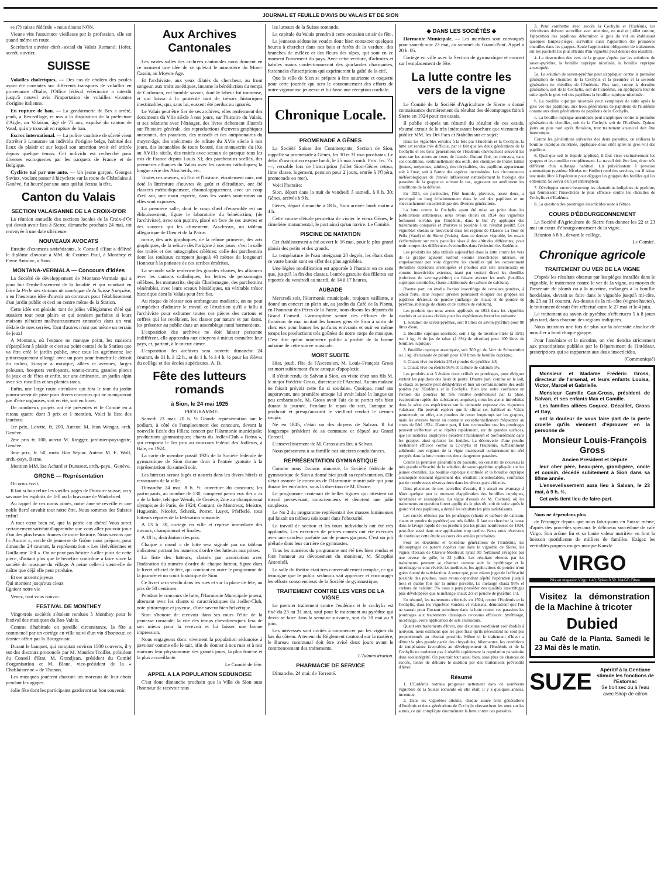JOURNAL ET FEUILLE D'AVIS DU VALAIS ET DE SION
se (?) caisse fédérale » nous disons NON.
Vienne vite l'assurance vieillesse par la profession, elle est quand même en route.
Secrétariat ouvrier chrét.-social du Valais Romand: Hofer, secrét. ouvrier.
SUISSE
Volailles cholériques. — Des cas de choléra des poules ayant été constatés sur différents transports de volailles en provenance d'Italie, l'Office fédéral vétérinaire a interdit jusqu'à nouvel avis l'importation de volailles vivantes d'origine italienne.
En rupture de ban. — La gendarmerie de Bex a arrêté, jeudi, à Bex-village, et mis à la disposition de la préfecture d'Aigle, un Valaisan, âgé de 75 ans, expulsé du canton de Vaud, qui s'y trouvait en rupture de ban.
Escroc international. — La police vaudoise de sûreté vient d'arrêter à Lausanne un individu d'origine belge, habitué des lieux de plaisir et sur lequel son attention avait été attirée depuis quelque temps. Cet individu est recherché pour diverses escroqueries par les parquets de France et de Belgique.
Cycliste tué par une auto. — Un jeune garçon, Georges Savioz, voulant passer à bicyclette sur la route de Châtelaine à Genève, fut heurté par une auto qui lui écrasa la tête.
Canton du Valais
SECTION VALAISANNE DE LA CROIX-D'OR
La réunion annuelle des sections locales de la Croix-d'Or qui devait avoir lieu à Sierre, dimanche prochain 24 mai, est renvoyée à une date ultérieure.
NOUVEAUX AVOCATS
Ensuite d'examens satisfaisants, le Conseil d'Etat a délivré le diplôme d'avocat à MM. de Courten Paul, à Monthey et Favre Antoine, à Sion.
MONTANA-VERMALA — Concours d'idées
La Société de développement de Montana-Vermala qui a pour but l'embellissement de la localité et qui voudrait en faire la Perle des stations de montagne de la Suisse française, a eu l'heureuse idée d'ouvrir un concours pour l'établissement d'un jardin public et ceci au centre même de la Station.
Cette idée est géniale: tant de jolies villégiatures d'été qui auraient tout pour plaire et qui seraient parfaites si leurs maisons n'étaient malheureusement entassées dans un vrai dédale de rues serrées. Tant d'autres n'ont pas même un terrain de jeux!
A Montana, où l'espace ne manque point, les maisons s'éparpillent à plaisir et c'est au point central de la Station que va être créé le jardin public, avec tous les agréments: lac pittoresquement allongé avec un pont pour franchir le détroit du milieu, kiosque à musique, allées et avenues, larges pelouses, bosquets verdoyants, tennis-courts, grandes places de jeux et de fêtes et enfin, sur une éminence, un jardin alpin avec ses rocailles et ses plantes rares.
Enfin, une large route circulaire qui fera le tour du jardin pourra servir de piste pour divers concours qui ne manqueront pas d'être organisés, soit en été, soit en hiver.
De nombreux projets ont été présentés et le Comité en a retenu quatre dont 3 prix et 1 mention. Voici la liste des lauréats:
1er prix, Lorette, fr. 200. Auteur: M. Jean Wenger, arch. Genève.
2me prix fr. 100, auteur M. Ringger, jardinier-paysagiste, Genève.
3me prix, fr. 50, moto Bon Séjour. Auteur M. E. Wolf, arch.-pays, Berne.
Mention MM. Ixe Achard et Dunarest, arch.-pays., Genève.
GRONE — Représentation
On nous écrit:
Il fait si bon relire les vieilles pages de l'histoire suisse; on y savoure les exploits de Tell ou la bravoure de Winkelried.
Au rappel de ces noms aimés, notre âme se réveille et une noble fierté envahit tout notre être. Nous sommes des Suisses enfin!
A tout cœur bien né, que la patrie est chère! Vous serez certainement satisfait d'apprendre que vous allez pouvoir jouir d'un des plus beaux drames de notre histoire. Nous savons que l'« Aurore », cercle de jeunesse de Grône nous prépare, pour dimanche 24 courant, la représentation « Les Helvétiennes et Guillaume Tell ». On ne peut pas hésiter à aller jouir de cette pièce, d'autant plus que le bénéfice contribue à faire vivre la société de musique du village. A peine celle-ci vient-elle de naître que déjà elle peut produire.
Et ses accents joyeux
Qui montent jusqu'aux cieux
Egaient notre vie
Venez, tout vous convie.
FESTIVAL DE MONTHEY
Vingt-trois sociétés s'étaient rendues à Monthey pour le festival des musiques du Bas-Valais.
Comme d'habitude en pareille circonstance, la fête a commencé par un cortège en ville suivi d'un vin d'honneur, ce dernier offert par la Bourgeoisie.
Durant le banquet, qui comptait environ 1500 couverts, il y eut des discours prononcés par M. Maurice Troillet, président du Conseil d'Etat, M. Grandjean, président du Comité d'organisation et M. Blanc, vice-président de la « Chablaisienne » de Thonon.
Les musiques jouèrent chacune un morceau de leur choix pendant les agapes.
Jolie fête dont les participants garderont un bon souvenir.
Aux Archives Cantonales
Les vastes salles des archives cantonales nous donnent en ce moment une idée de ce qu'était le monastère du Mont-Cassin, au Moyen-Age.
Et l'archiviste, aux yeux dilatés du chercheur, au front songeur, aux traits ascétiques, incarne la bénédiction du temps de Carloman, cet humble savant, dont le labeur fut immense, et qui laissa à la postérité tant de trésors historiques inestimables, qui, sans lui, eussent été perdus ou ignorés.
Le Valais peut être fier de ses archives; elles renferment des documents du VIIe siècle à nos jours, sur l'histoire du Valais, et ses relations avec l'étranger, des livres richement illustrés sur l'histoire générale, des reproductions d'œuvres graphiques anciennes, des psautiers, des missels et des antiphonaires du moyen-âge, des spécimens de reliure du XVIe siècle à nos jours, des incunables de toute beauté, des manuscrits du IXe au XVIIIe siècle, des traités avec sceaux de presque tous les rois de France depuis Louis XI; des parchemins scellés, des premières alliances du Valais avec les cantons catholiques; la longue série des Abscheids, etc.
Toutes ces œuvres, où l'art et l'histoire, étroitement unis, ont doté la littérature d'œuvres de goût et d'érudition, ont été classées méthodiquement, chronologiquement, avec un coup d'œil sûr, une main experte, dans les vastes souterrains où elles sont exposées.
La première salle, dont le coup d'œil d'ensemble est un éblouissement, figure le laboratoire du bénédiction, (de l'archiviste), avec son pupitre, placé en face de ses œuvres et des sources qui les alimentent. Au-dessus, un tableau allégorique de Dieu et de la Patrie.
merie, des arts graphiques, de la reliure primerie, des arts graphiques, de la reliure dès l'origine à nos jours; c'est la salle des traités et des autographes célèbres: celle des parchemins dont les rouleaux comptent jusqu'à 40 mètres de longueur! Honneur à la patience de ces scribes émérites.
La seconde salle renferme les grandes chartes, les alliances avec les cantons catholiques, les lettres de personnages célèbres, les manuscrits, depuis Charlemagne, des parchemins vénérables, avec leurs sceaux héraldiques, un véritable trésor historique dont le Valais peut être fier.
Au risque de blesser son ombrageuse modestie, on ne peut s'empêcher d'admirer le travail et l'érudition qu'il a fallu à l'archiviste pour exhumer toutes ces pièces des cartons et coffres qui les recélaient, les classer par nature et par dates, les présenter au public dans un assemblage aussi harmonieux.
L'exposition des archives ne doit laisser personne indifférent, elle apprendra aux citoyens à mieux connaître leur pays, et, partant, à le mieux aimer.
L'exposition des archives sera ouverte dimanche 24 courant, de 11 h. à 12 h., et de 1 h. ½ à 4 h. ½ pour les élèves du collège et des écoles supérieures. A. D.
Fête des lutteurs romands
à Sion, le 24 mai 1925
PROGRAMME:
Samedi 23 mai: 20 h. ½ Grande représentation sur le podium, à côté de l'emplacement des concours, devant la nouvelle Ecole des Filles; concert par l'Harmonie municipale; productions gymnastiques; chants du Jodler-Club « Berna », qui remporta le 1er prix au concours fédéral des Jodleurs, à Bâle, en 1924.
La carte de membre passif 1925 de la Société fédérale de gymnastique de Sion donne droit à l'entrée gratuite à la représentation du samedi soir.
Les lutteurs seront logés et nourris dans les divers hôtels et restaurants de la ville.
Dimanche 24 mai: 8 h. ½: ouverture du concours; les participants, au nombre de 130, comptent parmi eux des « as » de la lutte, tels que Wernli, de Genève, 2me au championnat olympique de Paris, de 1924; Courant, de Montreux, Meistre, Huguenin, Nicolet, Schenk, Porret, Luyet, Pfefferlé. tous lutteurs réputés de la fédération romande.
A 13 h. 30, cortège en ville et reprise immédiate des travaux, championnat et finales.
A 18 h., distribution des prix.
Chaque « round » de lutte sera signalé par un tableau indicateur portant les numéros d'ordre des lutteurs aux prises.
La liste des lutteurs, classés par association avec l'indication du numéro d'ordre de chaque lutteur, figure dans le livret officiel de fête, qui contient en outre le programme de la journée et un court historique de Sion.
Ce livret sera vendu dans les rues et sur la place de fête, au prix de 50 centimes.
Pendant le concours de lutte, l'Harmonie Municipale jouera, alternant avec les chants si caractéristiques du Jodler-Club, note pittoresque et joyeuse, d'une saveur bien helvétique.
Sion s'honore de recevoir dans ses murs l'élite de la jeunesse romande; la cité des temps chevaleresques fera de son mieux pour la recevoir et lui laisser une bonne impression.
Nous engageons donc vivement la population sédunoise à pavoiser comme elle le sait, afin de donner à nos rues et à nos maisons leur physionomie des grands jours, la plus fraîche et la plus accueillante.
Le Comité de fête.
APPEL A LA POPULATION SEDUNOISE
C'est donc dimanche prochain que la Ville de Sion aura l'honneur de recevoir tous
les lutteurs de la Suisse romande.
La capitale du Valais prendra à cette occasion un air de fête.
La jeunesse sédunoise voudra donc bien consacrer quelques heures à chercher dans nos bois et forêts de la verdure, des branches de mélèze et des fleurs des alpes, qui sont en ce moment l'ornement du pays. Avec cette verdure, d'adroites et habiles mains confectionneront des guirlandes charmantes, festonnées d'inscriptions qui exprimeront la gaîté de la cité.
Que la ville de Sion se prépare à être souriante et coquette pour cette journée qui sera le couronnement des efforts de notre vigoureuse jeunesse et lui fasse une réception cordiale.
Chronique Locale.
PROMENADE A GÊNES
La Société Suisse des Commerçants, Section de Sion, rappelle sa promenade à Gênes, les 30 et 31 mai prochains. Le délai d'inscription expire lundi, le 25 mai à midi. Prix: frs. 75.—, versable lors de l'inscription (billet Sion-Gênes retour, IIme classe, logement, pension pour 2 jours, entrée à l'Opéra, promenade en mer).
Voici l'horaire:
Sion, départ dans la nuit de vendredi à samedi, à 0 h. 30; Gênes, arrivée à 9 h.
Gênes, départ dimanche à 18 h., Sion arrivée lundi matin à 4 h.
Cette course d'étude permettra de visiter le vieux Gênes, le cimetière monumental, le port ainsi qu'un navire. Le Comité.
PISCINE DE NATATION
Cet établissement a été ouvert le 16 mai, pour le plus grand plaisir des petits et des grands.
La température de l'eau atteignant 20 degrés, les ébats dans ce vaste bassin sont en effet des plus agréables.
Une légère modification est apportée à l'horaire en ce sens que, jusqu'à la fin des classes, l'entrée gratuite des fillettes est reportée du vendredi au mardi, de 14 à 17 heures.
AUBADE
Mercredi soir, l'Harmonie municipale, toujours vaillante, a donné un concert en plein air, au jardin du Café de la Planta, en l'honneur des Pères de la Patrie, nous disons les députés du Grand Conseil. L'atmosphère saturé des effluves de la floraison de mai incitait les bonnes gens de Sion à sortir de chez eux pour humer les parfums enivrants et ouïr en même temps les productions très goûtées de notre corps de musique. C'est dire qu'un nombreux public a profité de la bonne aubaine de cette soirée musicale.
MORT SUBITE
Hier, jeudi, fête de l'Ascension, M. Louis-François Gross est mort subitement d'une attaque d'apoplexie.
Il s'était rendu de Salvan à Sion, en visite chez son fils M. le major Frédéric Gross, directeur de l'Arsenal. Aucun malaise ne faisait prévoir cette fin si soudaine. Quoique, neuf ans auparavant, une première attaque lui avait laissé la langue un peu embarrassée, M. Gross avait l'air de se porter très bien durant la journée. Pendant le repas du soir, l'attaque se produisit et presqu'aussitôt le vieillard rendait le dernier soupir.
Né en 1845, c'était un des doyens de Salvan. Il fut longtemps président de sa commune et député au Grand Conseil.
L'ensevelissement de M. Gross aura lieu à Salvan.
Nous présentons à sa famille nos sincères condoléances.
REPRÉSENTATION GYMNASTIQUE
Comme nous l'avions annoncé, la Société fédérale de gymnastique de Sion a donné hier jeudi sa représentation. Elle s'était assurée le concours de l'Harmonie municipale qui joua durant les entr'actes, sous la direction de M. Douce.
Le programme contenait de belles figures qui attestent un travail persévérant, consciencieux et dénotent une jolie souplesse.
Le No 2 du programme représentait des masses lumineuses qui faisait un tableau saisissant dans l'obscurité.
Le travail de section et les tours individuels ont été très applaudis. Les exercices de petites cannes ont été exécutés avec une candeur parfaite par de jeunes garçons. C'est un joli prélude dans leur carrière de gymnastes.
Tous les numéros du programme ont été très bien rendus et font honneur au dévouement du moniteur, M. Séraphin Antonioli.
La salle du théâtre était très convenablement remplie, ce qui témoigne que le public sédunois sait apprécier et encourager les efforts consciencieux de la Société de gymnastique.
TRAITEMENT CONTRE LES VERS DE LA VIGNE
Le premier traitement contre l'eudémis et le cochylis est fixé du 23 au 31 mai, sauf pour le traitement au pyrèthre qui devra se faire dans la semaine suivante, soit du 30 mai au 8 juin.
Les intéressés sont invités à commencer par les vignes du bas du côteau. A teneur du Règlement cantonal sur la matière, le Bureau communal doit être avisé deux jours avant le commencement des traitements.
L'Administration.
PHARMACIE DE SERVICE
Dimanche, 24 mai: de Torrenté.
◆ DANS LES SOCIÉTÉS ◆
Harmonie Municipale. — Les membres sont convoqués pour samedi soir 23 mai, au sommet du Grand-Pont. Appel à 20 h. 05.
Cortège en ville avec la Section de gymnastique et concert sur l'emplacement de fête.
La lutte contre les vers de la vigne
Le Comité de la Société d'Agriculture de Sierre a donné connaissance dernièrement du résultat des décomptages faits à Sierre en 1924 pour ces essais.
Il publie ci-après un résumé du résultat de ces essais, résumé extrait de la très intéressante brochure que viennent de publier MM. les Drs Faes et Stahelin sur ce sujet:
Dans les vignobles envahis à la fois par l'Eudémis et la Cochylis, la lutte est rendue très difficile, par le fait que les deux générations de la Cochylis et les trois générations de l'Eudémis chevauchent souvent les unes sur les autres au cours de l'année. Durant l'été, on trouvera, dans ces conditions, continuellement des œufs, des chenilles de toutes tailles (jeunes, moyennes, adultes), des chrysalides, des papillons appartenant soit à l'une, soit à l'autre des espèces incriminées. Les circonstances météorologiques de l'année influencent naturellement la biologie des parasites de la grappe et suivant le cas, aggravent ou améliorent les conditions de la défense.
En 1924, en particulier, l'été humide, pluvieux, assez doux, a provoqué un long échelonnement dans le vol des papillons et un chevauchement caractéristique des diverses générations.
La lutte contre la Cochylis ayant été mise au point dans les publications antérieures, nous avons choisi en 1924 des vignobles fortement envahis par l'Eudémis, dans le but d'y appliquer des traitements comparés et d'arriver si possible à un résultat positif. Ces vignobles choisis se trouvaient dans les régions de Clarens-La Tour de Peilz (Vaud) et de Sierre (Valais), dans ce dernier vignoble, les essais s'effectuèrent sur trois parcelles sises à des altitudes différentes, pour tenir compte des différences éventuelles dans l'éclosion des Eudémis.
Les produits les plus utilisés aujourd'hui dans la lutte contre les vers de la grappe agissent surtout comme insecticides internes, en empoisonnant par voie digestive les chenilles qui les consomment (bouillies cupriques arseniquées et poudres aux sels arsenicaux) ou comme insecticides externes, tuant par contact direct les chenilles (solutions de savon-pyrèthre) ou faisant avorter les œufs (bouillies cupriques nicotinées, chaux additionnée de carbure de calcium).
D'autre part, on étudia l'action insectifuge de certaines poudres, à odeur forte, dans l'espoir qu'elles pourraient éloigner des grappes les papillons désireux de pondre (mélange de chaux et de poudre de pyrèthre, mélange de chaux et de carbure de calcium).
Les produits que nous avons appliqués en 1924 dans les vignobles vaudois et valaisans choisis pour les expériences furent les suivants:
1. Solution de savon-pyrèthre, soit 9 litres de savon-pyrèthre pour 90 litres d'eau;
2. Bouillie cuprique nicotinée, soit 1 kg. de nicotine titrée (à 15%) ou: 1 kg. ½ de jus de tabac (à 8%) de nicotine) pour 100 litres de bouillies cuprique;
3. Bouillie cuprique arseniquée, soit 300 gr. de Vert de Schweinfurt ou 1 kg. d'arseniate de plomb pour 100 litres de bouillie cuprique;
4. Chaux vive ou éteinte 2/3 et poudre de pyrèthre 1/3;
5. Chaux vive ou éteinte 95% et carbure de calcium 5%.
Les produits 4 et 5 étaient donc utilisés en poudrages, pour éloigner surtout les papillons des lieux de ponte. D'autre part, comme on le sait, la chaux en poudre peut déshydrater et tuer un certain nombre des œufs pondus par l'Eudémis et la Cochylis. Bien que notre confiance en l'action des poudres fut très relative (enlèvement par la pluie, évaporation rapide des substances acquises), nous les avons introduites dans la série des expériences sur la demande expresse des vignerons valaisans. On pouvait espérer que le climat sec habituel au Valais permettrait, en effet, aux poudres de rester longtemps sur les grappes, mais les averses furent au contraire exceptionnellement fréquentes au cours de l'été 1924. D'autre part, il faut reconnaître que les poudrages peuvent s'effectuer et se répéter rapidement, sur de grandes surfaces, que les matières employées pénètrent facilement et profondément dans les grappes ainsi qu'entre les feuilles. La découverte d'une poudre réellement efficace contre la Cochylis et l'Eudémis, suffisamment adhérente aux organes de la vigne marquerait certainement un réel progrès dans la lutte contre ces deux dangereux parasites.
Contre la première génération du parasite, on constate de nouveau la très grande efficacité de la solution de savon-pyrèthre appliquée sur les jeunes chenilles. La bouillie cuprique nicotinée et la bouillie cuprique arseniquée donnent également des résultats incontestables, confirmés par de nombreuses observations dans les divers pays viticoles.
Dans plusieurs de nos parcelles d'essais, il y aurait eu avantage à hâter quelque peu le moment d'application des bouillies cupriques, nicotinées et arseniquées. La vigne d'essais de M. Cochard, où les traitements en question furent appliqués le plus tôt, soit de suite après le grand vol des papillons, a donné les résultats les plus satisfaisants.
Les succès obtenus par les poudrages (chaux et carbure de calcium, chaux et poudre de pyrèthre) est très faible. Il faut en chercher la cause dans le lavage rapide de ces produits par les pluies nombreuses de 1924, peut-être aussi dans une application trop tardive. Nous nous réservons de continuer cette étude au cours des années prochaines.
Pour les deuxième et troisième générations de l'Eudémis, les décomptages ne purent s'opérer que dans le vignoble de Sierre, les vignes d'essais de Clarens-Montreux ayant été fortement ravagées par une averse de grêle, le 22 juillet. Les résultats obtenus par les traitements peuvent se résumer comme suit: le pyrèthrage et le nicotinage se sont révélés les meilleurs, les applications de poudre n'ont guère donné de satisfaction. A noter que, pour mieux juger de l'efficacité possible des poudres, nous avons cependant répété l'opération jusqu'à trois et quatre fois sur la même parcelle. Le mélange chaux 95% et carbure de calcium 5% nous a paru posséder des qualités insectifuges plus développées que le mélange chaux 2/3 et poudre de pyrèthre 1/3.
En résumé, les traitements effectués en 1924, contre l'Eudémis et la Cochylis, dans les vignobles vaudois et valaisans, démontrent que l'on ne saurait pour l'instant substituer dans la lutte contre ces parasites les poudrages aux traitements classiques reconnus efficaces: pyrèthrage, nicotinage, voire application de sels arsénicaux.
Quant aux traitements d'hiver, que d'aucuns voudraient voir étudiés à nouveau, nous estimons que les gros frais qu'ils nécessitent ne sont pas proportionnés au résultat possible. Même si le traitement d'hiver a détruit la plus grande partie des chrysalides, hibernantes, les conditions de température favorables au développement de l'Eudémis et de la Cochylis ne tarderont pas à rétablir rapidement la population parasitaire dans son intégrité. On pourrait tout aussi bien, sans plus de chances de succès, tenter de détruire le mildiou par des traitements préventifs d'hiver.
Résumé
1. L'Eudémis botrana progresse nettement dans de nombreux vignobles de la Suisse romande où elle était, il y a quelques années, inconnue.
2. Dans les vignobles atteints, chaque année trois générations d'Eudémis et deux générations de Cochylis chevauchent les unes sur les autres, ce qui complique énormément la lutte contre ces parasites.
3. Pour combattre avec succès la Cochylis et l'Eudémis, les viticulteurs doivent surveiller avec attention, en mai et juillet surtout, l'apparition des papillons; déterminer le gros du vol en établissant quelques lampes-pièges; surveiller aussi l'apparition des premières chenilles dans les grappes. Seule l'application obligatoire de traitements sur les parchets les plus atteints d'un vignoble peut donner des résultats.
4. La destruction des vers de la grappe s'opère par les solutions de savon-pyrèthre, la bouillie cuprique nicotinée, la bouillie cuprique arseniquée.
5a. La solution de savon-pyrèthre peut s'appliquer contre la première génération de chenilles de la Cochylis et la première et la seconde génération de chenilles de l'Eudémis. Plus tard, contre la dernière génération, soit de la Cochylis, soit de l'Eudémis, on appliquera tout de suite après le gros vol des papillons la bouillie cuprique nicotinée.
b. La bouillie cuprique nicotinée peut s'employer de suite après le gros vol des papillons, aux trois générations de papillons de l'Eudémis comme aux deux générations de papillons de la Cochylis.
c. La bouillie cuprique arseniquée peut s'appliquer contre la première génération de chenilles, soit de la Cochylis soit de l'Eudémis. Quinze jours au plus tard après floraison, tout traitement arsenical doit être interrompu.
Contre les générations suivantes des deux parasites, on utilisera la bouillie cuprique nicotinée, appliquée donc sitôt après le gros vol des papillons.
6. Quel que soit le liquide appliqué, il faut viser exclusivement les grappes et les mouiller complètement. Le travail doit être lent, donc très différent d'un sulfatage habituel. Un pulvérisateur à pression automatique (système Nicolas ou Hodler) rend des services, car il laisse une main libre à l'opérateur pour dégager les grappes des feuilles qui les entourent. Se servir d'un jet interrupteur.
7. Développer encore beaucoup les plantations indigènes de pyrèthre, qui fournissent l'insecticide le plus efficace contre les chenilles de Cochylis et d'Eudémis.
8. La question des poudrages insecticides reste à l'étude.
COURS D'ÉBOURGEONNEMENT
La Société d'Agriculture de Sierre fera donner les 22 et 23 mai un cours d'ébourgeonnement de la vigne.
Réunion à 8 h., devant le collège.
Le Comité.
Chronique agricole
TRAITEMENT DU VER DE LA VIGNE
D'après les résultats obtenus par les pièges installés dans le vignoble, le traitement contre le ver de la vigne, au moyen de l'arséniate de plomb ou à la nicotine, mélangés à la bouillie bordelaise, devrait se faire dans le vignoble jusqu'à mi-côte, du 23 au 31 courant. Au-dessus de la mi-côte (vignes hautes), le traitement devrait être effectué entre le 27 mai et le 4 juin.
Le traitement au savon de pyrèthre s'effectuera 5 à 8 jours plus tard, dans chacune des régions indiquées.
Nous insistons une fois de plus sur la nécessité absolue de mouiller à fond chaque grappe.
Pour l'arséniate et la nicotine, on s'en tiendra strictement aux prescriptions publiées par le Département de l'Intérieur, prescriptions qui se rapportent aux deux insecticides.
(Communiqué)
Monsieur et Madame Frédéric Gross, directeur de l'arsenal, et leurs enfants Louisa, Victor, Marcel et Gabrielle.
Monsieur Camille Gax-Gross, président de Salvan, et ses enfants Max et Camille.
Les familles alliées Coquoz, Décaillet, Gross et Gay,
ont la douleur de vous faire part de la perte cruelle qu'ils viennent d'éprouver en la personne de
Monsieur Louis-François Gross
Ancien Président et Député
leur cher père, beau-père, grand-père, oncle et cousin, décédé subitement à Sion dans sa 80me année.
L'ensevelissement aura lieu à Salvan, le 23 mai, à 9 h. ½.
Cet avis tient lieu de faire-part.
Nous ne dépendons plus
de l'étranger depuis que nous fabriquons en Suisse même, d'après des procédés spéciaux le délicieux succédané de café Virgo. Son arôme fin et sa haute valeur nutritive en font la boisson quotidienne de milliers de familles. Exigez les véritables paquets rouges marque Kunzlé
VIRGO
Prix en magasin: Virgo 1.40; Sykos 0.50. NAGO Olten
Visitez la démonstration de la Machine à tricoter
Dubied
au Café de la Planta. Samedi le 23 Mai dès le matin.
SUZE
Apéritif à la Gentiane stimule les fonctions de l'Estomac
Se boit sec ou à l'eau avec Sirop de citron